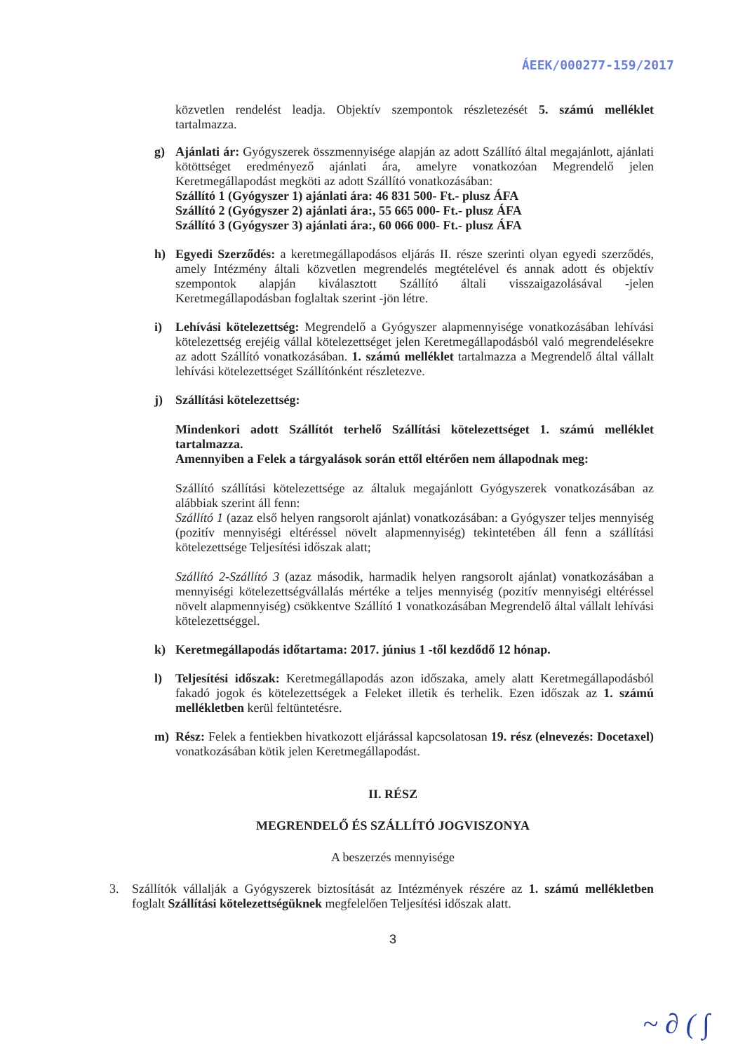ÁEEK/000277-159/2017
közvetlen rendelést leadja. Objektív szempontok részletezését 5. számú melléklet tartalmazza.
g) Ajánlati ár: Gyógyszerek összmennyisége alapján az adott Szállító által megajánlott, ajánlati kötöttséget eredményező ajánlati ára, amelyre vonatkozóan Megrendelő jelen Keretmegállapodást megköti az adott Szállító vonatkozásában:
Szállító 1 (Gyógyszer 1) ajánlati ára: 46 831 500- Ft.- plusz ÁFA
Szállító 2 (Gyógyszer 2) ajánlati ára:, 55 665 000- Ft.- plusz ÁFA
Szállító 3 (Gyógyszer 3) ajánlati ára:, 60 066 000- Ft.- plusz ÁFA
h) Egyedi Szerződés: a keretmegállapodásos eljárás II. része szerinti olyan egyedi szerződés, amely Intézmény általi közvetlen megrendelés megtételével és annak adott és objektív szempontok alapján kiválasztott Szállító általi visszaigazolásával -jelen Keretmegállapodásban foglaltak szerint -jön létre.
i) Lehívási kötelezettség: Megrendelő a Gyógyszer alapmennyisége vonatkozásában lehívási kötelezettség erejéig vállal kötelezettséget jelen Keretmegállapodásból való megrendelésekre az adott Szállító vonatkozásában. 1. számú melléklet tartalmazza a Megrendelő által vállalt lehívási kötelezettséget Szállítónként részletezve.
j) Szállítási kötelezettség:
Mindenkori adott Szállítót terhelő Szállítási kötelezettséget 1. számú melléklet tartalmazza.
Amennyiben a Felek a tárgyalások során ettől eltérően nem állapodnak meg:
Szállító szállítási kötelezettsége az általuk megajánlott Gyógyszerek vonatkozásában az alábbiak szerint áll fenn:
Szállító 1 (azaz első helyen rangsorolt ajánlat) vonatkozásában: a Gyógyszer teljes mennyiség (pozitív mennyiségi eltéréssel növelt alapmennyiség) tekintetében áll fenn a szállítási kötelezettsége Teljesítési időszak alatt;
Szállító 2-Szállító 3 (azaz második, harmadik helyen rangsorolt ajánlat) vonatkozásában a mennyiségi kötelezettségvállalás mértéke a teljes mennyiség (pozitív mennyiségi eltéréssel növelt alapmennyiség) csökkentve Szállító 1 vonatkozásában Megrendelő által vállalt lehívási kötelezettséggel.
k) Keretmegállapodás időtartama: 2017. június 1 -től kezdődő 12 hónap.
l) Teljesítési időszak: Keretmegállapodás azon időszaka, amely alatt Keretmegállapodásból fakadó jogok és kötelezettségek a Feleket illetik és terhelik. Ezen időszak az 1. számú mellékletben kerül feltüntetésre.
m) Rész: Felek a fentiekben hivatkozott eljárással kapcsolatosan 19. rész (elnevezés: Docetaxel) vonatkozásában kötik jelen Keretmegállapodást.
II. RÉSZ
MEGRENDELŐ ÉS SZÁLLÍTÓ JOGVISZONYA
A beszerzés mennyisége
3. Szállítók vállalják a Gyógyszerek biztosítását az Intézmények részére az 1. számú mellékletben foglalt Szállítási kötelezettségüknek megfelelően Teljesítési időszak alatt.
3
~ ∂ ( ∫